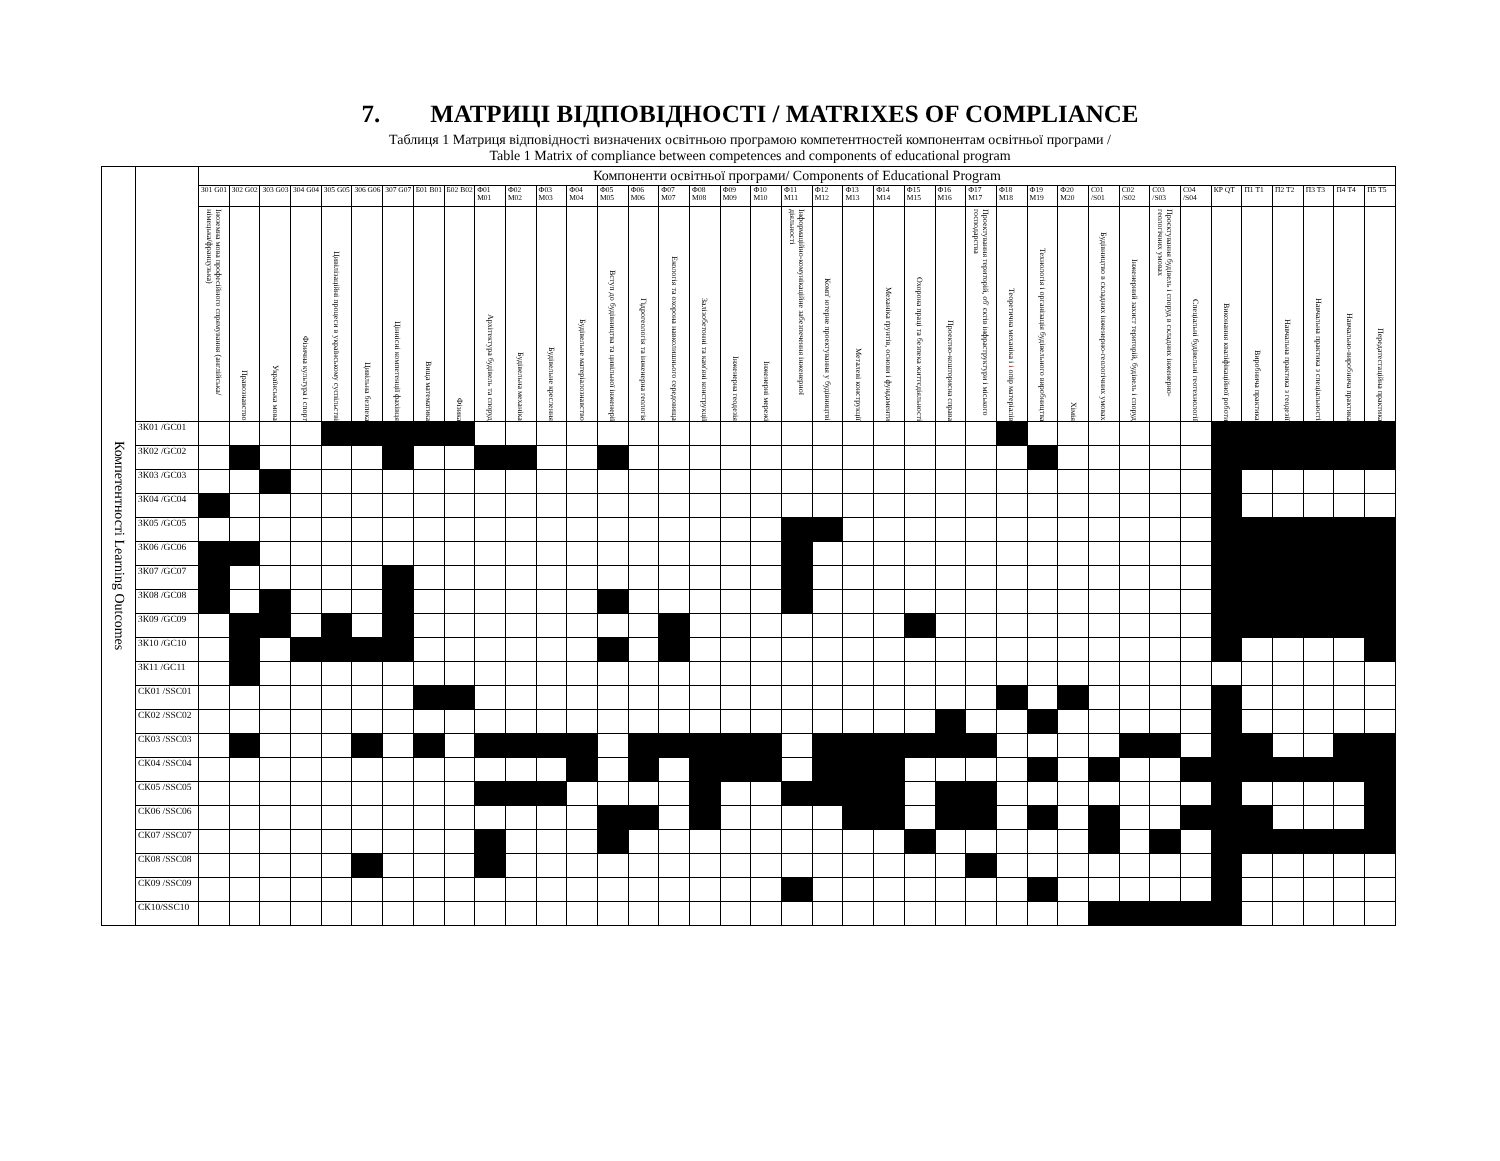7. МАТРИЦІ ВІДПОВІДНОСТІ / MATRIXES OF COMPLIANCE
Таблиця 1 Матриця відповідності визначених освітньою програмою компетентностей компонентам освітньої програми /
Table 1 Matrix of compliance between competences and components of educational program
| Компетентності Learning Outcomes | | Компоненти освітньої програми/ Components of Educational Program | | | | | | | | | | | | | | | | | | | | | | | | | | | | | | | | | | | | | | |
| | | З01 G01 | З02 G02 | З03 G03 | З04 G04 | З05 G05 | З06 G06 | З07 G07 | Б01 B01 | Б02 B02 | Ф01 M01 | Ф02 M02 | Ф03 M03 | Ф04 M04 | Ф05 M05 | Ф06 M06 | Ф07 M07 | Ф08 M08 | Ф09 M09 | Ф10 M10 | Ф11 M11 | Ф12 M12 | Ф13 M13 | Ф14 M14 | Ф15 M15 | Ф16 M16 | Ф17 M17 | Ф18 M18 | Ф19 M19 | Ф20 M20 | С01 /S01 | С02 /S02 | С03 /S03 | С04 /S04 | КР QT | П1 T1 | П2 T2 | П3 T3 | П4 T4 | П5 T5 |
| | | Іноземна мова професійного спрямування (англійська/німецька/французька) | Правознавство | Українська мова | Фізична культура і спорт | Цивілізаційні процеси в українському суспільстві | Цивільна безпека | Ціннісні компетенції фахівця | Вища математика | Фізика | Архітектура будівель та споруд | Будівельна механіка | Будівельне креслення | Будівельне матеріалознавство | Вступ до будівництва та цивільної інженерії | Гідрогеологія та інженерна геологія | Екологія та охорона навколишнього середовища | Залізобетонні та кам'яні конструкції | Інженерна геодезія | Інженерні мережі | Інформаційно-комунікаційне забезпечення інженерної діяльності | Комп' ютерне проектування у будівництві | Металеві конструкції | Механіка ґрунтів, основи і фундаменти | Охорона праці та безпека життєдіяльності | Проектно-кошторисна справа | Проектування територій, об' єктів інфраструктури і міського господарства | Теоретична механіка і і опір матеріалів | Технологія і організація будівельного виробництва | Хімія | Будівництво в складних інженерно-геологічних умовах | Інженерний захист територій, будівель і споруд | Проєктування будівель і споруд в складних інженерно-геологічних умовах | Спеціальні будівельні геотехнології | Виконання кваліфікаційної роботи | Виробнича практика | Навчальна практика з геодезії | Навчальна практика з спеціальності | Навчально-виробнича практика | Передатестаційна практика |
| | ЗК01 /GC01 | | | | | | | | | | | | | | | | | | | | | | | | | | | | | | | | | | | | | | | |
| | ЗК02 /GC02 | | | | | | | | | | | | | | | | | | | | | | | | | | | | | | | | | | | | | | | |
| | ЗК03 /GC03 | | | | | | | | | | | | | | | | | | | | | | | | | | | | | | | | | | | | | | | |
| | ЗК04 /GC04 | | | | | | | | | | | | | | | | | | | | | | | | | | | | | | | | | | | | | | | |
| | ЗК05 /GC05 | | | | | | | | | | | | | | | | | | | | | | | | | | | | | | | | | | | | | | | |
| | ЗК06 /GC06 | | | | | | | | | | | | | | | | | | | | | | | | | | | | | | | | | | | | | | | |
| | ЗК07 /GC07 | | | | | | | | | | | | | | | | | | | | | | | | | | | | | | | | | | | | | | | |
| | ЗК08 /GC08 | | | | | | | | | | | | | | | | | | | | | | | | | | | | | | | | | | | | | | | |
| | ЗК09 /GC09 | | | | | | | | | | | | | | | | | | | | | | | | | | | | | | | | | | | | | | | |
| | ЗК10 /GC10 | | | | | | | | | | | | | | | | | | | | | | | | | | | | | | | | | | | | | | | |
| | ЗК11 /GC11 | | | | | | | | | | | | | | | | | | | | | | | | | | | | | | | | | | | | | | | |
| | СК01 /SSC01 | | | | | | | | | | | | | | | | | | | | | | | | | | | | | | | | | | | | | | | |
| | СК02 /SSC02 | | | | | | | | | | | | | | | | | | | | | | | | | | | | | | | | | | | | | | | |
| | СК03 /SSC03 | | | | | | | | | | | | | | | | | | | | | | | | | | | | | | | | | | | | | | | |
| | СК04 /SSC04 | | | | | | | | | | | | | | | | | | | | | | | | | | | | | | | | | | | | | | | |
| | СК05 /SSC05 | | | | | | | | | | | | | | | | | | | | | | | | | | | | | | | | | | | | | | | |
| | СК06 /SSC06 | | | | | | | | | | | | | | | | | | | | | | | | | | | | | | | | | | | | | | | |
| | СК07 /SSC07 | | | | | | | | | | | | | | | | | | | | | | | | | | | | | | | | | | | | | | | |
| | СК08 /SSC08 | | | | | | | | | | | | | | | | | | | | | | | | | | | | | | | | | | | | | | | |
| | СК09 /SSC09 | | | | | | | | | | | | | | | | | | | | | | | | | | | | | | | | | | | | | | | |
| | СК10/SSC10 | | | | | | | | | | | | | | | | | | | | | | | | | | | | | | | | | | | | | | | |